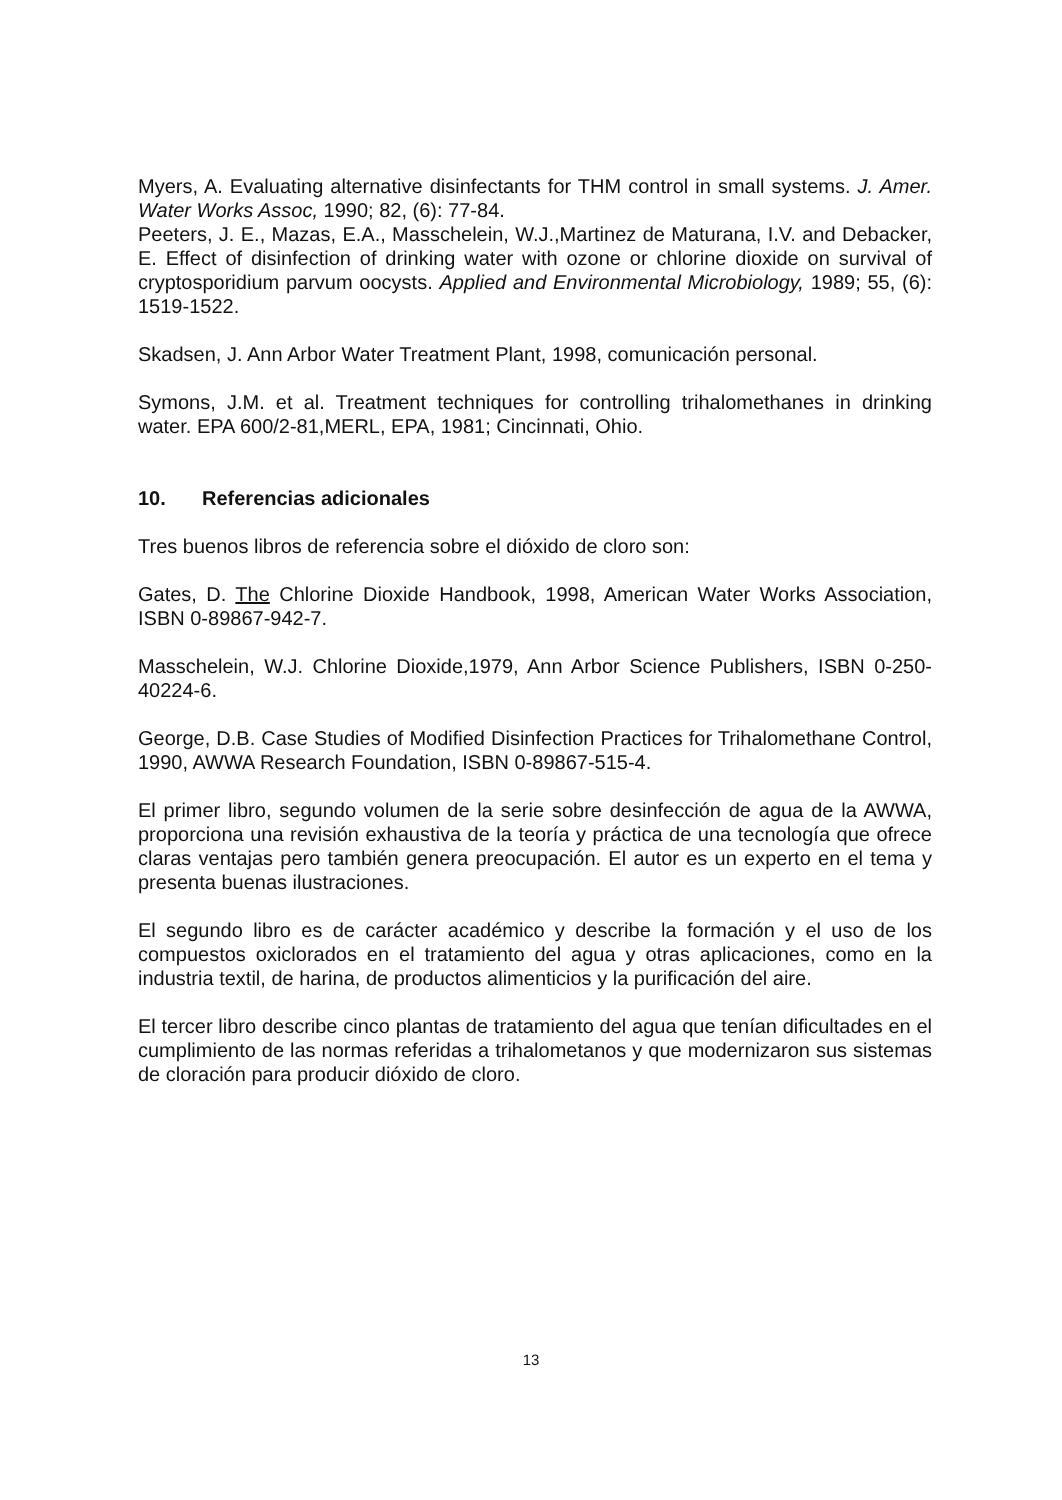Myers, A. Evaluating alternative disinfectants for THM control in small systems. J. Amer. Water Works Assoc, 1990; 82, (6): 77-84.
Peeters, J. E., Mazas, E.A., Masschelein, W.J.,Martinez de Maturana, I.V. and Debacker, E. Effect of disinfection of drinking water with ozone or chlorine dioxide on survival of cryptosporidium parvum oocysts. Applied and Environmental Microbiology, 1989; 55, (6): 1519-1522.
Skadsen, J. Ann Arbor Water Treatment Plant, 1998, comunicación personal.
Symons, J.M. et al. Treatment techniques for controlling trihalomethanes in drinking water. EPA 600/2-81,MERL, EPA, 1981; Cincinnati, Ohio.
10. Referencias adicionales
Tres buenos libros de referencia sobre el dióxido de cloro son:
Gates, D. The Chlorine Dioxide Handbook, 1998, American Water Works Association, ISBN 0-89867-942-7.
Masschelein, W.J. Chlorine Dioxide,1979, Ann Arbor Science Publishers, ISBN 0-250-40224-6.
George, D.B. Case Studies of Modified Disinfection Practices for Trihalomethane Control, 1990, AWWA Research Foundation, ISBN 0-89867-515-4.
El primer libro, segundo volumen de la serie sobre desinfección de agua de la AWWA, proporciona una revisión exhaustiva de la teoría y práctica de una tecnología que ofrece claras ventajas pero también genera preocupación. El autor es un experto en el tema y presenta buenas ilustraciones.
El segundo libro es de carácter académico y describe la formación y el uso de los compuestos oxiclorados en el tratamiento del agua y otras aplicaciones, como en la industria textil, de harina, de productos alimenticios y la purificación del aire.
El tercer libro describe cinco plantas de tratamiento del agua que tenían dificultades en el cumplimiento de las normas referidas a trihalometanos y que modernizaron sus sistemas de cloración para producir dióxido de cloro.
13